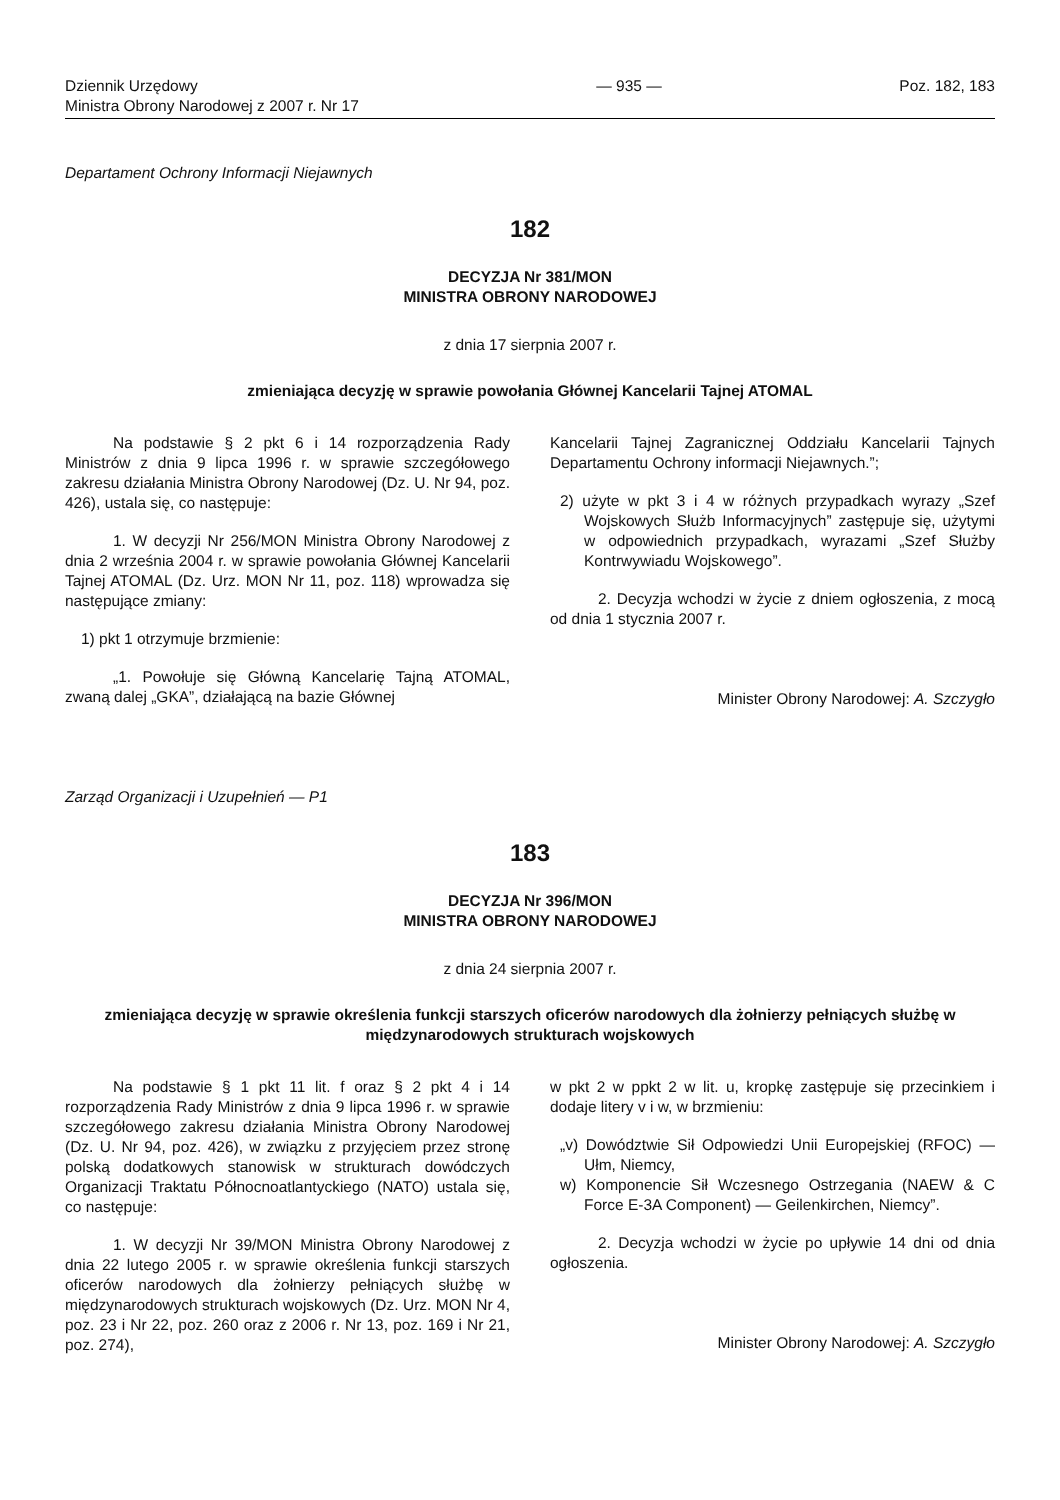Dziennik Urzędowy
Ministra Obrony Narodowej z 2007 r. Nr 17
— 935 — Poz. 182, 183
Departament Ochrony Informacji Niejawnych
182
DECYZJA Nr 381/MON
MINISTRA OBRONY NARODOWEJ
z dnia 17 sierpnia 2007 r.
zmieniająca decyzję w sprawie powołania Głównej Kancelarii Tajnej ATOMAL
Na podstawie § 2 pkt 6 i 14 rozporządzenia Rady Ministrów z dnia 9 lipca 1996 r. w sprawie szczegółowego zakresu działania Ministra Obrony Narodowej (Dz. U. Nr 94, poz. 426), ustala się, co następuje:
1. W decyzji Nr 256/MON Ministra Obrony Narodowej z dnia 2 września 2004 r. w sprawie powołania Głównej Kancelarii Tajnej ATOMAL (Dz. Urz. MON Nr 11, poz. 118) wprowadza się następujące zmiany:
1) pkt 1 otrzymuje brzmienie:
„1. Powołuje się Główną Kancelarię Tajną ATOMAL, zwaną dalej „GKA”, działającą na bazie Głównej
Kancelarii Tajnej Zagranicznej Oddziału Kancelarii Tajnych Departamentu Ochrony informacji Niejawnych.”;
2) użyte w pkt 3 i 4 w różnych przypadkach wyrazy „Szef Wojskowych Służb Informacyjnych” zastępuje się, użytymi w odpowiednich przypadkach, wyrazami „Szef Służby Kontrwywiadu Wojskowego”.
2. Decyzja wchodzi w życie z dniem ogłoszenia, z mocą od dnia 1 stycznia 2007 r.
Minister Obrony Narodowej: A. Szczygło
Zarząd Organizacji i Uzupełnień — P1
183
DECYZJA Nr 396/MON
MINISTRA OBRONY NARODOWEJ
z dnia 24 sierpnia 2007 r.
zmieniająca decyzję w sprawie określenia funkcji starszych oficerów narodowych dla żołnierzy pełniących służbę w międzynarodowych strukturach wojskowych
Na podstawie § 1 pkt 11 lit. f oraz § 2 pkt 4 i 14 rozporządzenia Rady Ministrów z dnia 9 lipca 1996 r. w sprawie szczegółowego zakresu działania Ministra Obrony Narodowej (Dz. U. Nr 94, poz. 426), w związku z przyjęciem przez stronę polską dodatkowych stanowisk w strukturach dowódczych Organizacji Traktatu Północnoatlantyckiego (NATO) ustala się, co następuje:
1. W decyzji Nr 39/MON Ministra Obrony Narodowej z dnia 22 lutego 2005 r. w sprawie określenia funkcji starszych oficerów narodowych dla żołnierzy pełniących służbę w międzynarodowych strukturach wojskowych (Dz. Urz. MON Nr 4, poz. 23 i Nr 22, poz. 260 oraz z 2006 r. Nr 13, poz. 169 i Nr 21, poz. 274),
w pkt 2 w ppkt 2 w lit. u, kropkę zastępuje się przecinkiem i dodaje litery v i w, w brzmieniu:
„v) Dowództwie Sił Odpowiedzi Unii Europejskiej (RFOC) — Ułm, Niemcy,
w) Komponencie Sił Wczesnego Ostrzegania (NAEW & C Force E-3A Component) — Geilenkirchen, Niemcy”.
2. Decyzja wchodzi w życie po upływie 14 dni od dnia ogłoszenia.
Minister Obrony Narodowej: A. Szczygło